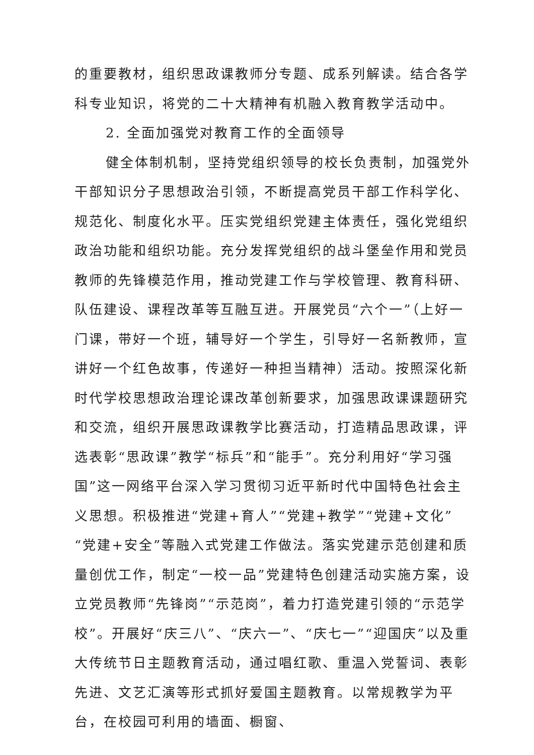的重要教材，组织思政课教师分专题、成系列解读。结合各学科专业知识，将党的二十大精神有机融入教育教学活动中。
2. 全面加强党对教育工作的全面领导
健全体制机制，坚持党组织领导的校长负责制，加强党外干部知识分子思想政治引领，不断提高党员干部工作科学化、规范化、制度化水平。压实党组织党建主体责任，强化党组织政治功能和组织功能。充分发挥党组织的战斗堡垒作用和党员教师的先锋模范作用，推动党建工作与学校管理、教育科研、队伍建设、课程改革等互融互进。开展党员“六个一”（上好一门课，带好一个班，辅导好一个学生，引导好一名新教师，宣讲好一个红色故事，传递好一种担当精神）活动。按照深化新时代学校思想政治理论课改革创新要求，加强思政课课题研究和交流，组织开展思政课教学比赛活动，打造精品思政课，评选表彰“思政课”教学“标兵”和“能手”。充分利用好“学习强国”这一网络平台深入学习贯彻习近平新时代中国特色社会主义思想。积极推进“党建+育人”“党建+教学”“党建+文化”“党建+安全”等融入式党建工作做法。落实党建示范创建和质量创优工作，制定“一校一品”党建特色创建活动实施方案，设立党员教师“先锋岗”“示范岗”，着力打造党建引领的“示范学校”。开展好“庆三八”、“庆六一”、“庆七一”“迎国庆”以及重大传统节日主题教育活动，通过唱红歌、重温入党誓词、表彰先进、文艺汇演等形式抓好爱国主题教育。以常规教学为平台，在校园可利用的墙面、橱窗、